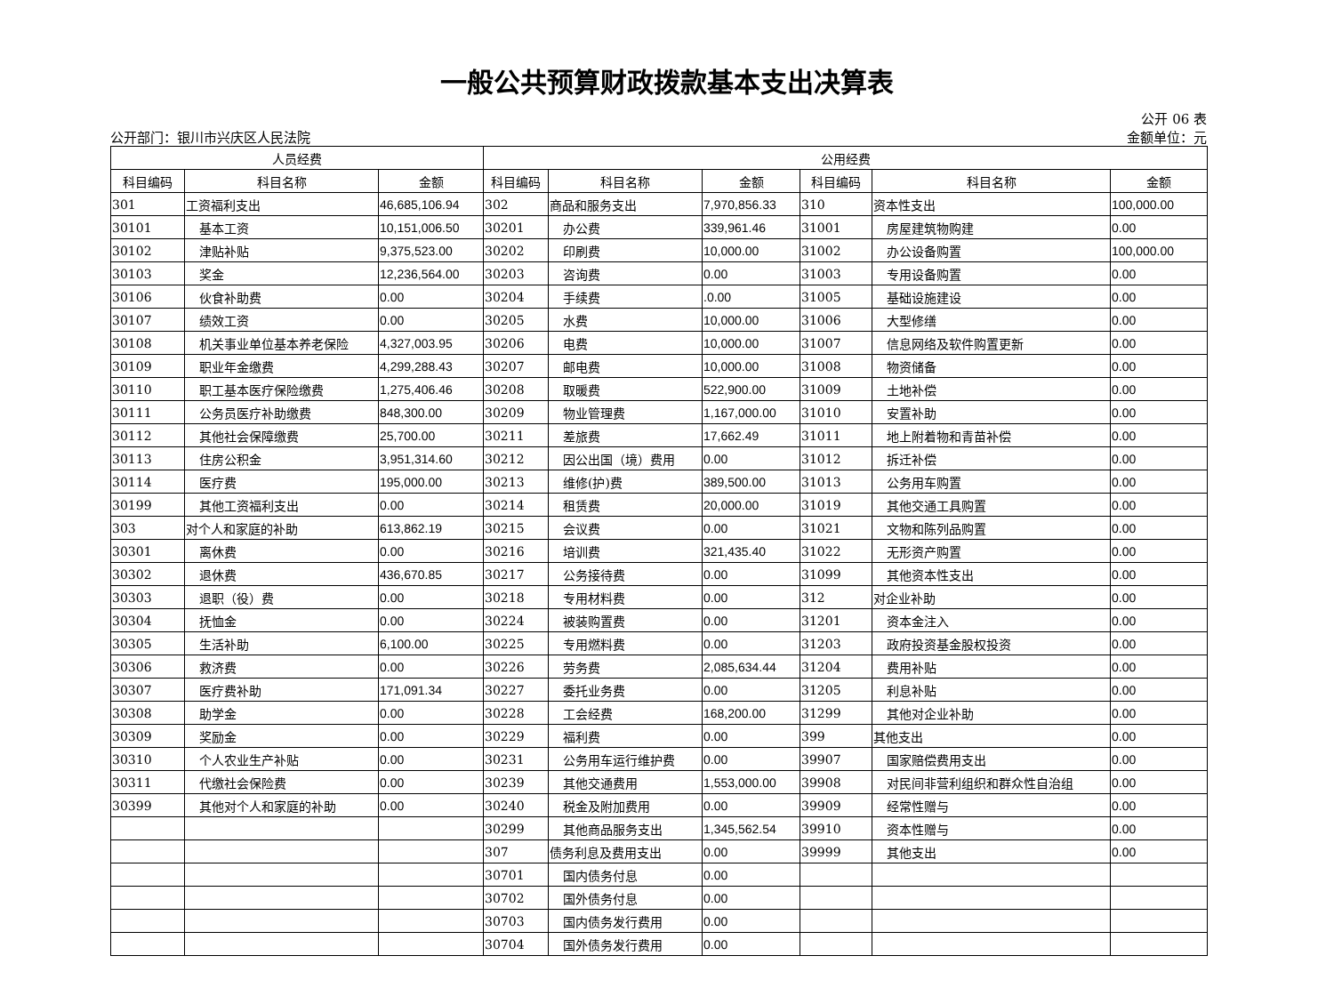一般公共预算财政拨款基本支出决算表
公开 06 表
公开部门：银川市兴庆区人民法院 金额单位：元
| 人员经费 | | | 公用经费 | | | | | |
| --- | --- | --- | --- | --- | --- | --- | --- | --- |
| 科目编码 | 科目名称 | 金额 | 科目编码 | 科目名称 | 金额 | 科目编码 | 科目名称 | 金额 |
| 301 | 工资福利支出 | 46,685,106.94 | 302 | 商品和服务支出 | 7,970,856.33 | 310 | 资本性支出 | 100,000.00 |
| 30101 | 基本工资 | 10,151,006.50 | 30201 | 办公费 | 339,961.46 | 31001 | 房屋建筑物购建 | 0.00 |
| 30102 | 津贴补贴 | 9,375,523.00 | 30202 | 印刷费 | 10,000.00 | 31002 | 办公设备购置 | 100,000.00 |
| 30103 | 奖金 | 12,236,564.00 | 30203 | 咨询费 | 0.00 | 31003 | 专用设备购置 | 0.00 |
| 30106 | 伙食补助费 | 0.00 | 30204 | 手续费 | .0.00 | 31005 | 基础设施建设 | 0.00 |
| 30107 | 绩效工资 | 0.00 | 30205 | 水费 | 10,000.00 | 31006 | 大型修缮 | 0.00 |
| 30108 | 机关事业单位基本养老保险 | 4,327,003.95 | 30206 | 电费 | 10,000.00 | 31007 | 信息网络及软件购置更新 | 0.00 |
| 30109 | 职业年金缴费 | 4,299,288.43 | 30207 | 邮电费 | 10,000.00 | 31008 | 物资储备 | 0.00 |
| 30110 | 职工基本医疗保险缴费 | 1,275,406.46 | 30208 | 取暖费 | 522,900.00 | 31009 | 土地补偿 | 0.00 |
| 30111 | 公务员医疗补助缴费 | 848,300.00 | 30209 | 物业管理费 | 1,167,000.00 | 31010 | 安置补助 | 0.00 |
| 30112 | 其他社会保障缴费 | 25,700.00 | 30211 | 差旅费 | 17,662.49 | 31011 | 地上附着物和青苗补偿 | 0.00 |
| 30113 | 住房公积金 | 3,951,314.60 | 30212 | 因公出国（境）费用 | 0.00 | 31012 | 拆迁补偿 | 0.00 |
| 30114 | 医疗费 | 195,000.00 | 30213 | 维修(护)费 | 389,500.00 | 31013 | 公务用车购置 | 0.00 |
| 30199 | 其他工资福利支出 | 0.00 | 30214 | 租赁费 | 20,000.00 | 31019 | 其他交通工具购置 | 0.00 |
| 303 | 对个人和家庭的补助 | 613,862.19 | 30215 | 会议费 | 0.00 | 31021 | 文物和陈列品购置 | 0.00 |
| 30301 | 离休费 | 0.00 | 30216 | 培训费 | 321,435.40 | 31022 | 无形资产购置 | 0.00 |
| 30302 | 退休费 | 436,670.85 | 30217 | 公务接待费 | 0.00 | 31099 | 其他资本性支出 | 0.00 |
| 30303 | 退职（役）费 | 0.00 | 30218 | 专用材料费 | 0.00 | 312 | 对企业补助 | 0.00 |
| 30304 | 抚恤金 | 0.00 | 30224 | 被装购置费 | 0.00 | 31201 | 资本金注入 | 0.00 |
| 30305 | 生活补助 | 6,100.00 | 30225 | 专用燃料费 | 0.00 | 31203 | 政府投资基金股权投资 | 0.00 |
| 30306 | 救济费 | 0.00 | 30226 | 劳务费 | 2,085,634.44 | 31204 | 费用补贴 | 0.00 |
| 30307 | 医疗费补助 | 171,091.34 | 30227 | 委托业务费 | 0.00 | 31205 | 利息补贴 | 0.00 |
| 30308 | 助学金 | 0.00 | 30228 | 工会经费 | 168,200.00 | 31299 | 其他对企业补助 | 0.00 |
| 30309 | 奖励金 | 0.00 | 30229 | 福利费 | 0.00 | 399 | 其他支出 | 0.00 |
| 30310 | 个人农业生产补贴 | 0.00 | 30231 | 公务用车运行维护费 | 0.00 | 39907 | 国家赔偿费用支出 | 0.00 |
| 30311 | 代缴社会保险费 | 0.00 | 30239 | 其他交通费用 | 1,553,000.00 | 39908 | 对民间非营利组织和群众性自治组 | 0.00 |
| 30399 | 其他对个人和家庭的补助 | 0.00 | 30240 | 税金及附加费用 | 0.00 | 39909 | 经常性赠与 | 0.00 |
| | | | 30299 | 其他商品服务支出 | 1,345,562.54 | 39910 | 资本性赠与 | 0.00 |
| | | | 307 | 债务利息及费用支出 | 0.00 | 39999 | 其他支出 | 0.00 |
| | | | 30701 | 国内债务付息 | 0.00 | | | |
| | | | 30702 | 国外债务付息 | 0.00 | | | |
| | | | 30703 | 国内债务发行费用 | 0.00 | | | |
| | | | 30704 | 国外债务发行费用 | 0.00 | | | |